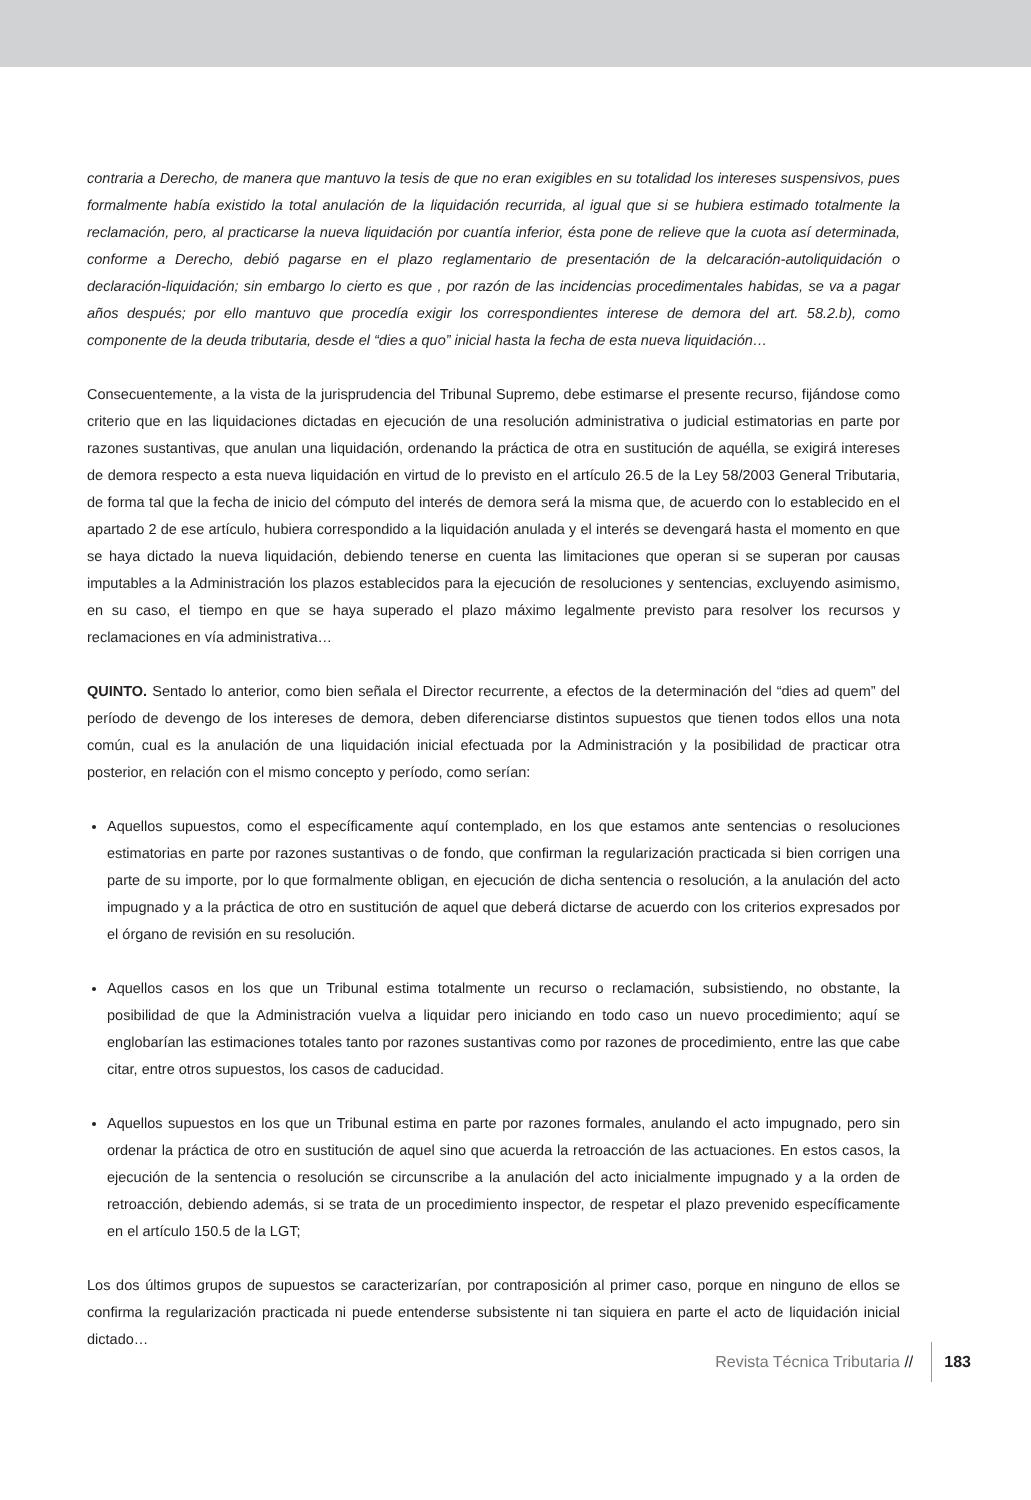contraria a Derecho, de manera que mantuvo la tesis de que no eran exigibles en su totalidad los intereses suspensivos, pues formalmente había existido la total anulación de la liquidación recurrida, al igual que si se hubiera estimado totalmente la reclamación, pero, al practicarse la nueva liquidación por cuantía inferior, ésta pone de relieve que la cuota así determinada, conforme a Derecho, debió pagarse en el plazo reglamentario de presentación de la delcaración-autoliquidación o declaración-liquidación; sin embargo lo cierto es que , por razón de las incidencias procedimentales habidas, se va a pagar años después; por ello mantuvo que procedía exigir los correspondientes interese de demora del art. 58.2.b), como componente de la deuda tributaria, desde el “dies a quo” inicial hasta la fecha de esta nueva liquidación…
Consecuentemente, a la vista de la jurisprudencia del Tribunal Supremo, debe estimarse el presente recurso, fijándose como criterio que en las liquidaciones dictadas en ejecución de una resolución administrativa o judicial estimatorias en parte por razones sustantivas, que anulan una liquidación, ordenando la práctica de otra en sustitución de aquélla, se exigirá intereses de demora respecto a esta nueva liquidación en virtud de lo previsto en el artículo 26.5 de la Ley 58/2003 General Tributaria, de forma tal que la fecha de inicio del cómputo del interés de demora será la misma que, de acuerdo con lo establecido en el apartado 2 de ese artículo, hubiera correspondido a la liquidación anulada y el interés se devengará hasta el momento en que se haya dictado la nueva liquidación, debiendo tenerse en cuenta las limitaciones que operan si se superan por causas imputables a la Administración los plazos establecidos para la ejecución de resoluciones y sentencias, excluyendo asimismo, en su caso, el tiempo en que se haya superado el plazo máximo legalmente previsto para resolver los recursos y reclamaciones en vía administrativa…
QUINTO. Sentado lo anterior, como bien señala el Director recurrente, a efectos de la determinación del “dies ad quem” del período de devengo de los intereses de demora, deben diferenciarse distintos supuestos que tienen todos ellos una nota común, cual es la anulación de una liquidación inicial efectuada por la Administración y la posibilidad de practicar otra posterior, en relación con el mismo concepto y período, como serían:
Aquellos supuestos, como el específicamente aquí contemplado, en los que estamos ante sentencias o resoluciones estimatorias en parte por razones sustantivas o de fondo, que confirman la regularización practicada si bien corrigen una parte de su importe, por lo que formalmente obligan, en ejecución de dicha sentencia o resolución, a la anulación del acto impugnado y a la práctica de otro en sustitución de aquel que deberá dictarse de acuerdo con los criterios expresados por el órgano de revisión en su resolución.
Aquellos casos en los que un Tribunal estima totalmente un recurso o reclamación, subsistiendo, no obstante, la posibilidad de que la Administración vuelva a liquidar pero iniciando en todo caso un nuevo procedimiento; aquí se englobarían las estimaciones totales tanto por razones sustantivas como por razones de procedimiento, entre las que cabe citar, entre otros supuestos, los casos de caducidad.
Aquellos supuestos en los que un Tribunal estima en parte por razones formales, anulando el acto impugnado, pero sin ordenar la práctica de otro en sustitución de aquel sino que acuerda la retroacción de las actuaciones. En estos casos, la ejecución de la sentencia o resolución se circunscribe a la anulación del acto inicialmente impugnado y a la orden de retroacción, debiendo además, si se trata de un procedimiento inspector, de respetar el plazo prevenido específicamente en el artículo 150.5 de la LGT;
Los dos últimos grupos de supuestos se caracterizarían, por contraposición al primer caso, porque en ninguno de ellos se confirma la regularización practicada ni puede entenderse subsistente ni tan siquiera en parte el acto de liquidación inicial dictado…
Revista Técnica Tributaria // 183